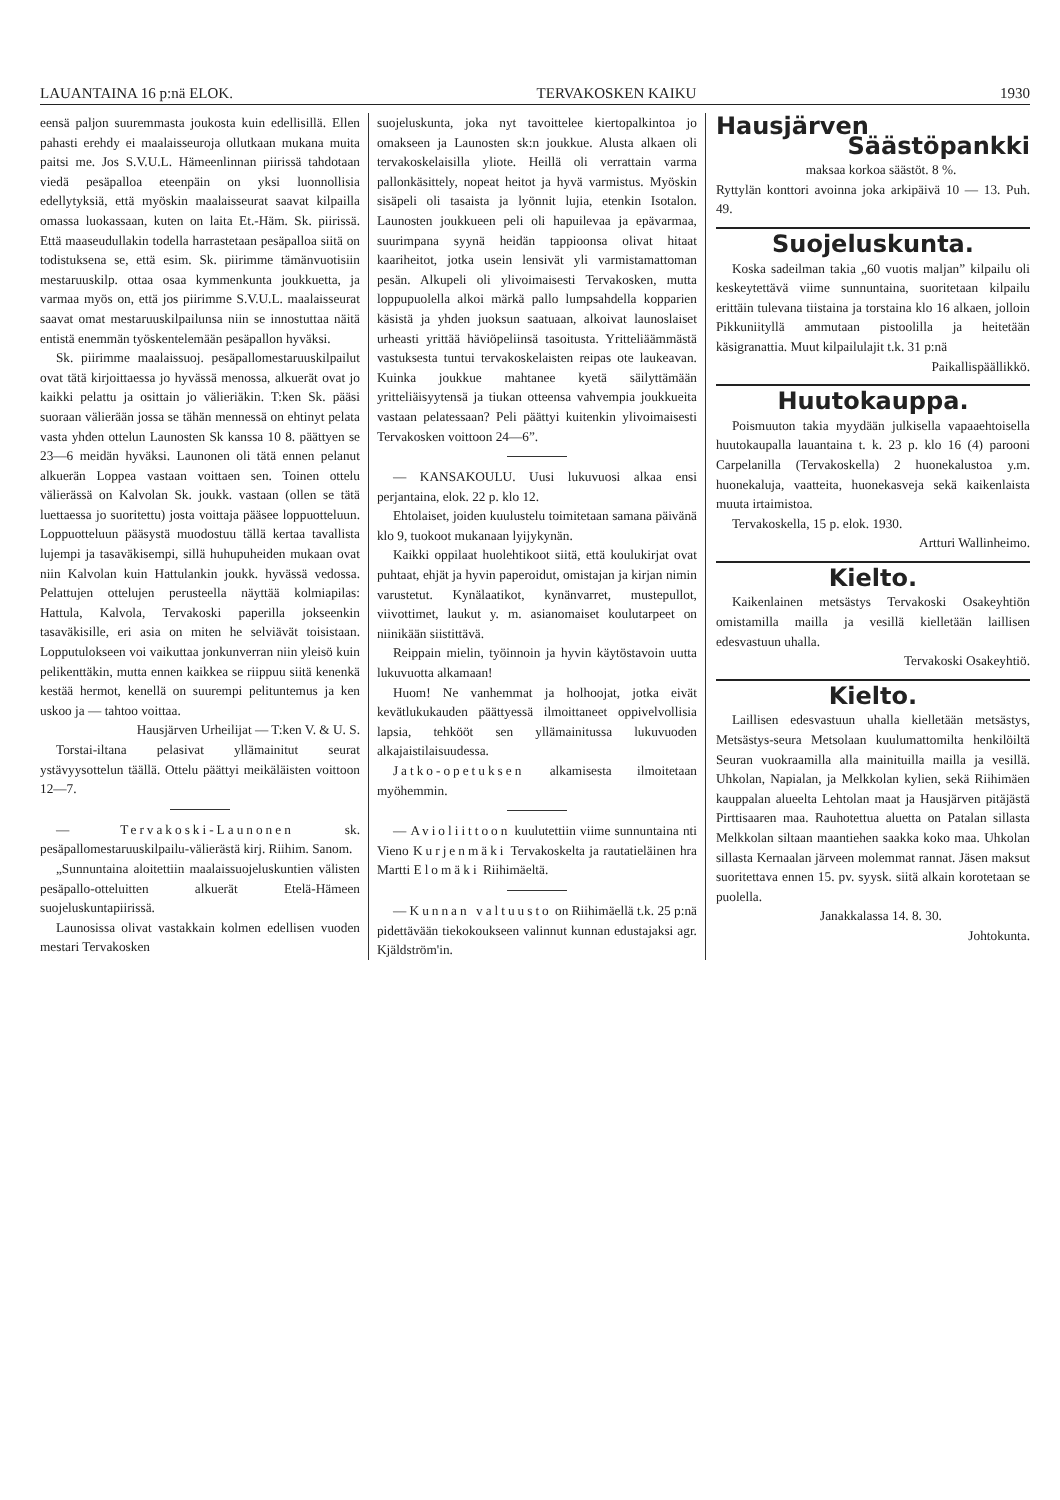LAUANTAINA 16 p:nä ELOK. TERVAKOSKEN KAIKU 1930
eensä paljon suuremmasta joukosta kuin edellisillä. Ellen pahasti erehdy ei maalaisseuroja ollutkaan mukana muita paitsi me. Jos S.V.U.L. Hämeenlinnan piirissä tahdotaan viedä pesäpalloa eteenpäin on yksi luonnollisia edellytyksiä, että myöskin maalaisseurat saavat kilpailla omassa luokassaan, kuten on laita Et.-Häm. Sk. piirissä. Että maaseudullakin todella harrastetaan pesäpalloa siitä on todistuksena se, että esim. Sk. piirimme tämänvuotisiin mestaruuskilp. ottaa osaa kymmenkunta joukkuetta, ja varmaa myös on, että jos piirimme S.V.U.L. maalaisseurat saavat omat mestaruuskilpailunsa niin se innostuttaa näitä entistä enemmän työskentelemään pesäpallon hyväksi.
Sk. piirimme maalaissuoj. pesäpallomestaruuskilpailut ovat tätä kirjoittaessa jo hyvässä menossa, alkuerät ovat jo kaikki pelattu ja osittain jo välieriäkin. T:ken Sk. pääsi suoraan välierään jossa se tähän mennessä on ehtinyt pelata vasta yhden ottelun Launosten Sk kanssa 10 8. päättyen se 23—6 meidän hyväksi. Launonen oli tätä ennen pelanut alkuerän Loppea vastaan voittaen sen. Toinen ottelu välierässä on Kalvolan Sk. joukk. vastaan (ollen se tätä luettaessa jo suoritettu) josta voittaja pääsee loppuotteluun. Loppuotteluun pääsystä muodostuu tällä kertaa tavallista lujempi ja tasaväkisempi, sillä huhupuheiden mukaan ovat niin Kalvolan kuin Hattulankin joukk. hyvässä vedossa. Pelattujen ottelujen perusteella näyttää kolmiapilas: Hattula, Kalvola, Tervakoski paperilla jokseenkin tasaväkisille, eri asia on miten he selviävät toisistaan. Lopputulokseen voi vaikuttaa jonkunverran niin yleisö kuin pelikenttäkin, mutta ennen kaikkea se riippuu siitä kenenkä kestää hermot, kenellä on suurempi pelituntemus ja ken uskoo ja — tahtoo voittaa.
Hausjärven Urheilijat — T:ken V. & U. S.
Torstai-iltana pelasivat yllämainitut seurat ystävyysottelun täällä. Ottelu päättyi meikäläisten voittoon 12—7.
— Tervakoski-Launonen sk. pesäpallomestaruuskilpailu-välierästä kirj. Riihim. Sanom.
„Sunnuntaina aloitettiin maalaissuojeluskuntien välisten pesäpallo-otteluitten alkuerät Etelä-Hämeen suojeluskuntapiirissä.
Launosissa olivat vastakkain kolmen edellisen vuoden mestari Tervakosken
suojeluskunta, joka nyt tavoittelee kiertopalkintoa jo omakseen ja Launosten sk:n joukkue. Alusta alkaen oli tervakoskelaisilla yliote. Heillä oli verrattain varma pallonkäsittely, nopeat heitot ja hyvä varmistus. Myöskin sisäpeli oli tasaista ja lyönnit lujia, etenkin Isotalon. Launosten joukkueen peli oli hapuilevaa ja epävarmaa, suurimpana syynä heidän tappioonsa olivat hitaat kaariheitot, jotka usein lensivät yli varmistamattoman pesän. Alkupeli oli ylivoimaisesti Tervakosken, mutta loppupuolella alkoi märkä pallo lumpsahdella kopparien käsistä ja yhden juoksun saatuaan, alkoivat launoslaiset urheasti yrittää häviöpeliinsä tasoitusta. Yritteliäämmästä vastuksesta tuntui tervakoskelaisten reipas ote laukeavan. Kuinka joukkue mahtanee kyetä säilyttämään yritteliäisyytensä ja tiukan otteensa vahvempia joukkueita vastaan pelatessaan? Peli päättyi kuitenkin ylivoimaisesti Tervakosken voittoon 24—6”.
— KANSAKOULU. Uusi lukuvuosi alkaa ensi perjantaina, elok. 22 p. klo 12.
Ehtolaiset, joiden kuulustelu toimitetaan samana päivänä klo 9, tuokoot mukanaan lyijykynän.
Kaikki oppilaat huolehtikoot siitä, että koulukirjat ovat puhtaat, ehjät ja hyvin paperoidut, omistajan ja kirjan nimin varustetut. Kynälaatikot, kynänvarret, mustepullot, viivottimet, laukut y. m. asianomaiset koulutarpeet on niinikään siistittävä.
Reippain mielin, työinnoin ja hyvin käytöstavoin uutta lukuvuotta alkamaan!
Huom! Ne vanhemmat ja holhoojat, jotka eivät kevätlukukauden päättyessä ilmoittaneet oppivelvollisia lapsia, tehkööt sen yllämainitussa lukuvuoden alkajaistilaisuudessa.
Jatko-opetuksen alkamisesta ilmoitetaan myöhemmin.
— Avioliittoon kuulutettiin viime sunnuntaina nti Vieno Kurjenmäki Tervakoskelta ja rautatieläinen hra Martti Elomäki Riihimäeltä.
— Kunnan valtuusto on Riihimäellä t.k. 25 p:nä pidettävään tiekokoukseen valinnut kunnan edustajaksi agr. Kjäldström'in.
Hausjärven
Säästöpankki
maksaa korkoa säästöt. 8 %.
Ryttylän konttori avoinna joka arkipäivä 10 — 13. Puh. 49.
Suojeluskunta.
Koska sadeilman takia „60 vuotis maljan” kilpailu oli keskeytettävä viime sunnuntaina, suoritetaan kilpailu erittäin tulevana tiistaina ja torstaina klo 16 alkaen, jolloin Pikkuniityllä ammutaan pistoolilla ja heitetään käsigranattia. Muut kilpailulajit t.k. 31 p:nä
Paikallispäällikkö.
Huutokauppa.
Poismuuton takia myydään julkisella vapaaehtoisella huutokaupalla lauantaina t. k. 23 p. klo 16 (4) parooni Carpelanilla (Tervakoskella) 2 huonekalustoa y.m. huonekaluja, vaatteita, huonekasveja sekä kaikenlaista muuta irtaimistoa.
Tervakoskella, 15 p. elok. 1930.
Artturi Wallinheimo.
Kielto.
Kaikenlainen metsästys Tervakoski Osakeyhtiön omistamilla mailla ja vesillä kielletään laillisen edesvastuun uhalla.
Tervakoski Osakeyhtiö.
Kielto.
Laillisen edesvastuun uhalla kielletään metsästys, Metsästys-seura Metsolaan kuulumattomilta henkilöiltä Seuran vuokraamilla alla mainituilla mailla ja vesillä. Uhkolan, Napialan, ja Melkkolan kylien, sekä Riihimäen kauppalan alueelta Lehtolan maat ja Hausjärven pitäjästä Pirttisaaren maa. Rauhotettua aluetta on Patalan sillasta Melkkolan siltaan maantiehen saakka koko maa. Uhkolan sillasta Kernaalan järveen molemmat rannat. Jäsen maksut suoritettava ennen 15. pv. syysk. siitä alkain korotetaan se puolella.
Janakkalassa 14. 8. 30.
Johtokunta.